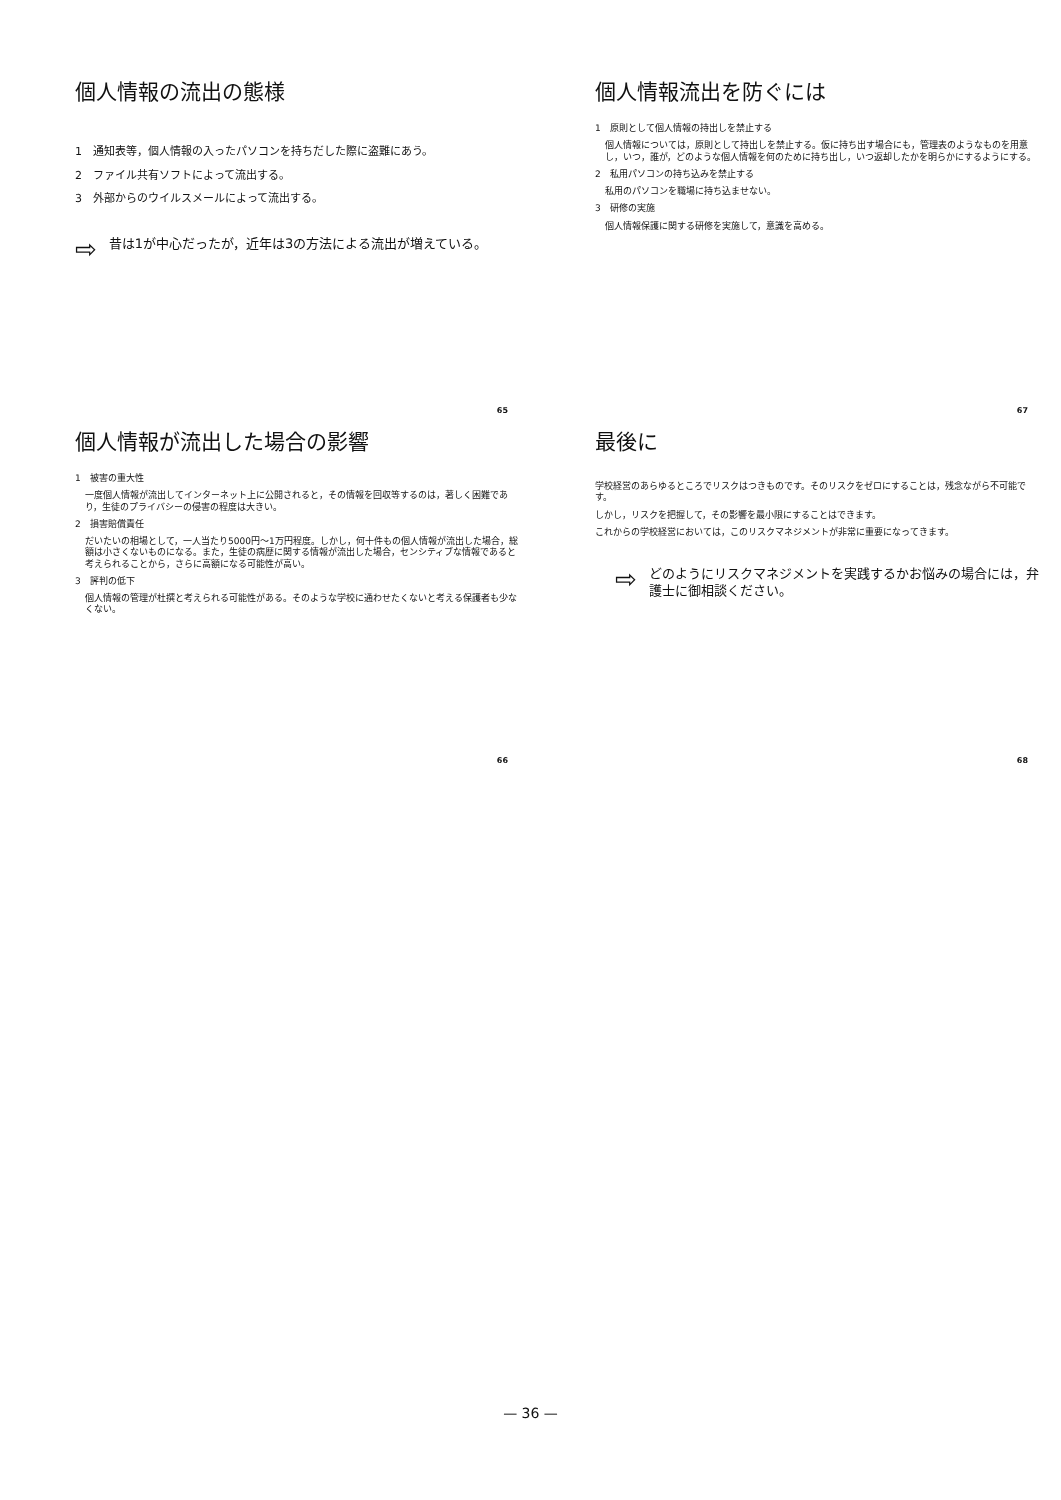個人情報の流出の態様
1　通知表等，個人情報の入ったパソコンを持ちだした際に盗難にあう。
2　ファイル共有ソフトによって流出する。
3　外部からのウイルスメールによって流出する。
⇨ 昔は1が中心だったが，近年は3の方法による流出が増えている。
65
個人情報流出を防ぐには
1　原則として個人情報の持出しを禁止する
個人情報については，原則として持出しを禁止する。仮に持ち出す場合にも，管理表のようなものを用意し，いつ，誰が，どのような個人情報を何のために持ち出し，いつ返却したかを明らかにするようにする。
2　私用パソコンの持ち込みを禁止する
私用のパソコンを職場に持ち込ませない。
3　研修の実施
個人情報保護に関する研修を実施して，意識を高める。
67
個人情報が流出した場合の影響
1　被害の重大性
一度個人情報が流出してインターネット上に公開されると，その情報を回収等するのは，著しく困難であり，生徒のプライバシーの侵害の程度は大きい。
2　損害賠償責任
だいたいの相場として，一人当たり5000円～1万円程度。しかし，何十件もの個人情報が流出した場合，総額は小さくないものになる。また，生徒の病歴に関する情報が流出した場合，センシティブな情報であると考えられることから，さらに高額になる可能性が高い。
3　評判の低下
個人情報の管理が杜撰と考えられる可能性がある。そのような学校に通わせたくないと考える保護者も少なくない。
66
最後に
学校経営のあらゆるところでリスクはつきものです。そのリスクをゼロにすることは，残念ながら不可能です。
しかし，リスクを把握して，その影響を最小限にすることはできます。
これからの学校経営においては，このリスクマネジメントが非常に重要になってきます。
⇨ どのようにリスクマネジメントを実践するかお悩みの場合には，弁護士に御相談ください。
68
— 36 —